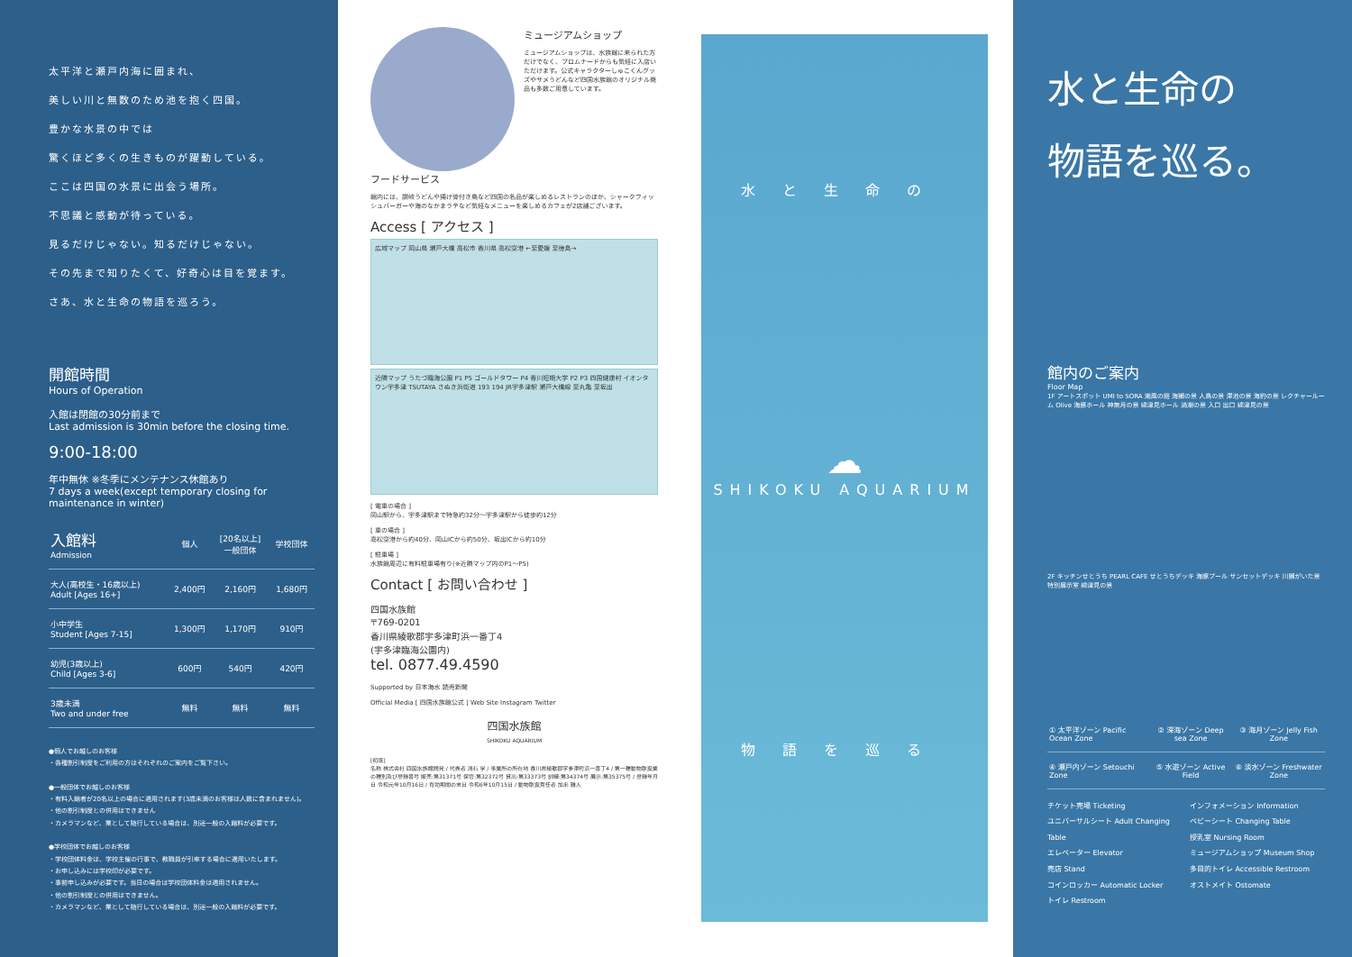太平洋と瀬戸内海に囲まれ、
美しい川と無数のため池を抱く四国。
豊かな水景の中では
驚くほど多くの生きものが躍動している。
ここは四国の水景に出会う場所。
不思議と感動が待っている。
見るだけじゃない。知るだけじゃない。
その先まで知りたくて、好奇心は目を覚ます。
さあ、水と生命の物語を巡ろう。
開館時間
Hours of Operation
入館は閉館の30分前まで
Last admission is 30min before the closing time.
9:00-18:00
年中無休 ※冬季にメンテナンス休館あり
7 days a week(except temporary closing for maintenance in winter)
| 入館料 Admission | 個人 | [20名以上] 一般団体 | 学校団体 |
| --- | --- | --- | --- |
| 大人(高校生・16歳以上) Adult [Ages 16+] | 2,400円 | 2,160円 | 1,680円 |
| 小中学生 Student [Ages 7-15] | 1,300円 | 1,170円 | 910円 |
| 幼児(3歳以上) Child [Ages 3-6] | 600円 | 540円 | 420円 |
| 3歳未満 Two and under free | 無料 | 無料 | 無料 |
●個人でお越しのお客様
・各種割引制度をご利用の方はそれぞれのご案内をご覧下さい。
●一般団体でお越しのお客様
・有料入館者が20名以上の場合に適用されます(3歳未満のお客様は人数に含まれません)。
・他の割引制度との併用はできません
・カメラマンなど、業として随行している場合は、別途一般の入館料が必要です。
●学校団体でお越しのお客様
・学校団体料金は、学校主催の行事で、教職員が引率する場合に適用いたします。
・お申し込みには学校印が必要です。
・事前申し込みが必要です。当日の場合は学校団体料金は適用されません。
・他の割引制度との併用はできません。
・カメラマンなど、業として随行している場合は、別途一般の入館料が必要です。
ミュージアムショップ
ミュージアムショップは、水族館に来られた方だけでなく、プロムナードからも気軽に入店いただけます。公式キャラクターしゅこくんグッズやサメうどんなど四国水族館のオリジナル商品も多数ご用意しています。
フードサービス
館内には、讃岐うどんや揚げ骨付き鳥など四国の名品が楽しめるレストランのほか、シャークフィッシュバーガーや海のなかまラテなど気軽なメニューを楽しめるカフェが2店舗ございます。
Access [ アクセス ]
広域マップ 岡山県 瀬戸大橋 高松市 香川県 高松空港 ←至愛媛 至徳島→
近隣マップ うたづ臨海公園 P1 P5 ゴールドタワー P4 香川短期大学 P2 P3 四国健康村 イオンタウン宇多津 TSUTAYA さぬき浜街道 193 194 JR宇多津駅 瀬戸大橋線 至丸亀 至坂出
[ 電車の場合 ]
岡山駅から、宇多津駅まで特急約32分〜宇多津駅から徒歩約12分
[ 車の場合 ]
高松空港から約40分、岡山ICから約50分、坂出ICから約10分
[ 駐車場 ]
水族館周辺に有料駐車場有り(※近隣マップ内のP1〜P5)
Contact [ お問い合わせ ]
四国水族館
〒769-0201
香川県綾歌郡宇多津町浜一番丁4
(宇多津臨海公園内)
tel. 0877.49.4590
Supported by 日本海水 読売新聞
Official Media [ 四国水族館公式 ] Web Site Instagram Twitter
四国水族館
SHIKOKU AQUARIUM
[初版]
名称 株式会社 四国水族館開発 / 代表者 流石 学 / 事業所の所在地 香川県綾歌郡宇多津町浜一番丁4 / 第一種動物取扱業の種別及び登録番号 販売:第31371号 保管:第32372号 貸出:第33373号 訓練:第34374号 展示:第35375号 / 登録年月日 令和元年10月16日 / 有効期間の末日 令和6年10月15日 / 動物取扱責任者 加来 雅人
水と生命の
☁
SHIKOKU AQUARIUM
物語を巡る
水と生命の
物語を巡る。
館内のご案内
Floor Map
1F アートスポット UMI to SORA 潮風の庭 海獺の景 人鳥の景 渾池の景 海豹の景 レクチャールーム Olive 海豚ホール 神無月の景 綿津見ホール 渦潮の景 入口 出口 綿津見の景
2F キッチンせとうち PEARL CAFE せとうちデッキ 海豚プール サンセットデッキ 川獺がいた景 特別展示室 綿津見の景
| ① 太平洋ゾーン Pacific Ocean Zone | ② 深海ゾーン Deep sea Zone | ③ 海月ゾーン Jelly Fish Zone |
| ④ 瀬戸内ゾーン Setouchi Zone | ⑤ 水遊ゾーン Active Field | ⑥ 淡水ゾーン Freshwater Zone |
チケット売場 Ticketing
ユニバーサルシート Adult Changing Table
エレベーター Elevator
売店 Stand
コインロッカー Automatic Locker
トイレ Restroom
インフォメーション Information
ベビーシート Changing Table
授乳室 Nursing Room
ミュージアムショップ Museum Shop
多目的トイレ Accessible Restroom
オストメイト Ostomate